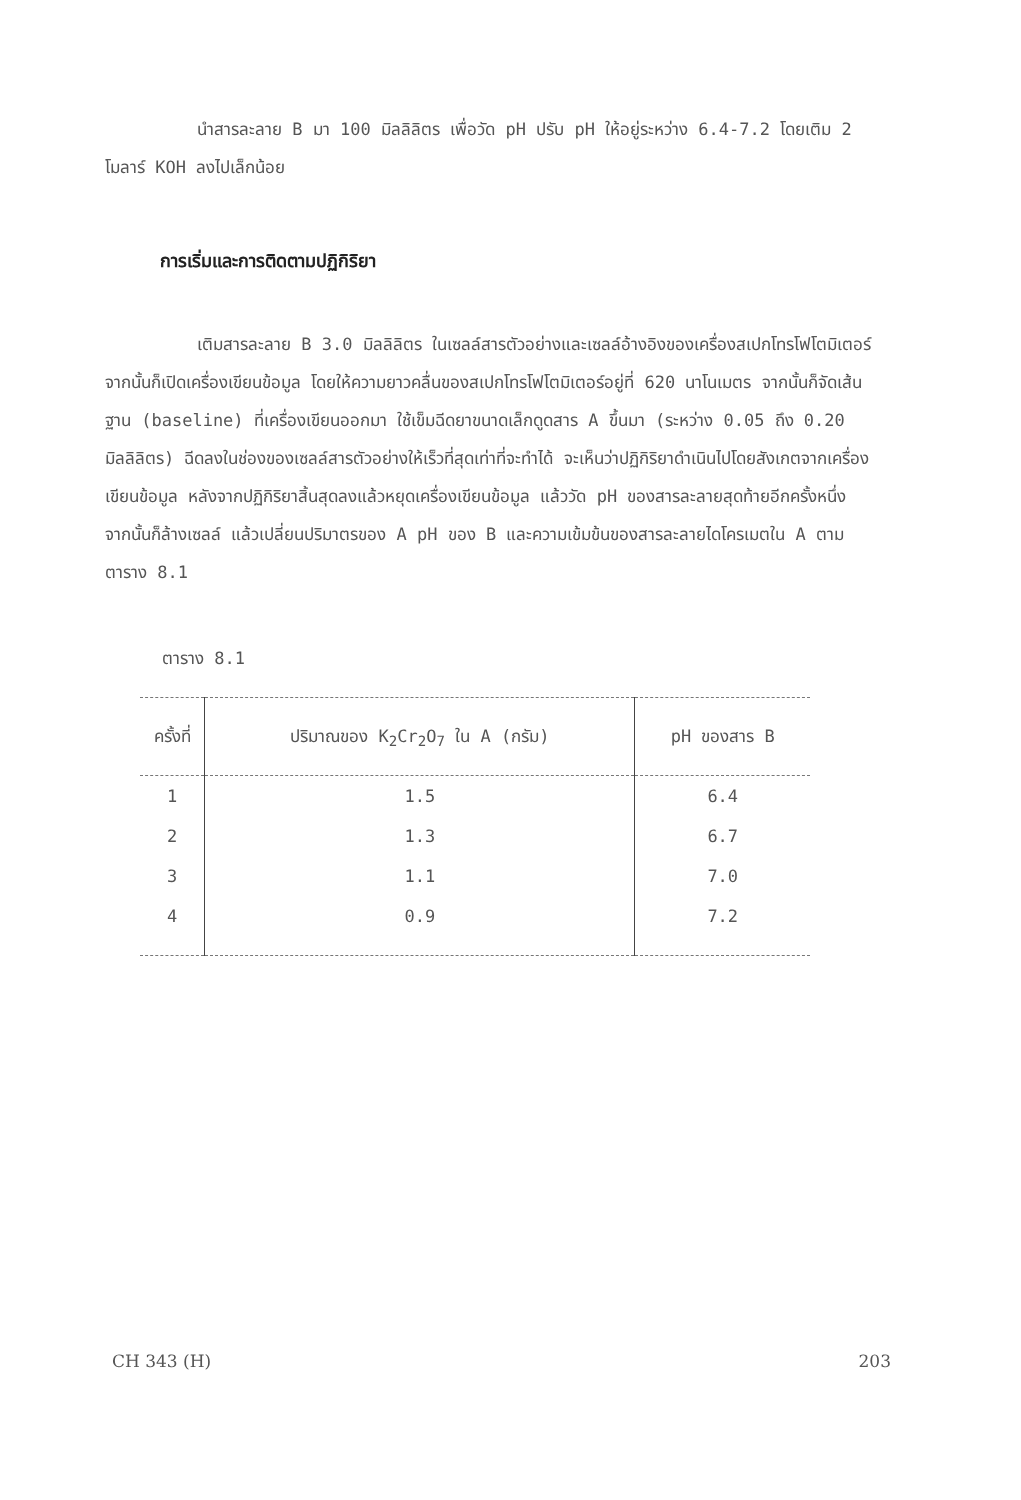นำสารละลาย B มา 100 มิลลิลิตร เพื่อวัด pH ปรับ pH ให้อยู่ระหว่าง 6.4-7.2 โดยเติม 2 โมลาร์ KOH ลงไปเล็กน้อย
การเริ่มและการติดตามปฏิกิริยา
เติมสารละลาย B 3.0 มิลลิลิตร ในเซลล์สารตัวอย่างและเซลล์อ้างอิงของเครื่องสเปกโทรโฟโตมิเตอร์ จากนั้นก็เปิดเครื่องเขียนข้อมูล โดยให้ความยาวคลื่นของสเปกโทรโฟโตมิเตอร์อยู่ที่ 620 นาโนเมตร จากนั้นก็จัดเส้นฐาน (baseline) ที่เครื่องเขียนออกมา ใช้เข็มฉีดยาขนาดเล็กดูดสาร A ขึ้นมา (ระหว่าง 0.05 ถึง 0.20 มิลลิลิตร) ฉีดลงในช่องของเซลล์สารตัวอย่างให้เร็วที่สุดเท่าที่จะทำได้ จะเห็นว่าปฏิกิริยาดำเนินไปโดยสังเกตจากเครื่องเขียนข้อมูล หลังจากปฏิกิริยาสิ้นสุดลงแล้วหยุดเครื่องเขียนข้อมูล แล้ววัด pH ของสารละลายสุดท้ายอีกครั้งหนึ่ง จากนั้นก็ล้างเซลล์ แล้วเปลี่ยนปริมาตรของ A pH ของ B และความเข้มข้นของสารละลายไดโครเมตใน A ตามตาราง 8.1
ตาราง 8.1
| ครั้งที่ | ปริมาณของ K<sub>2</sub>Cr<sub>2</sub>O<sub>7</sub> ใน A (กรัม) | pH ของสาร B |
| --- | --- | --- |
| 1 | 1.5 | 6.4 |
| 2 | 1.3 | 6.7 |
| 3 | 1.1 | 7.0 |
| 4 | 0.9 | 7.2 |
CH 343 (H) 203